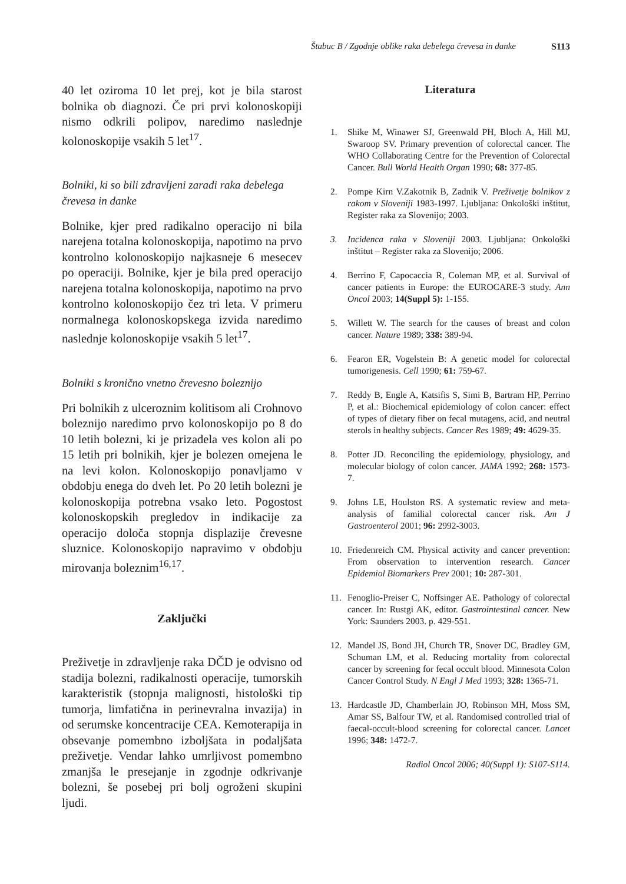Štabuc B / Zgodnje oblike raka debelega črevesa in danke S113
40 let oziroma 10 let prej, kot je bila starost bolnika ob diagnozi. Če pri prvi kolonoskopiji nismo odkrili polipov, naredimo naslednje kolonoskopije vsakih 5 let<sup>17</sup>.
Bolniki, ki so bili zdravljeni zaradi raka debelega črevesa in danke
Bolnike, kjer pred radikalno operacijo ni bila narejena totalna kolonoskopija, napotimo na prvo kontrolno kolonoskopijo najkasneje 6 mesecev po operaciji. Bolnike, kjer je bila pred operacijo narejena totalna kolonoskopija, napotimo na prvo kontrolno kolonoskopijo čez tri leta. V primeru normalnega kolonoskopskega izvida naredimo naslednje kolonoskopije vsakih 5 let<sup>17</sup>.
Bolniki s kronično vnetno črevesno boleznijo
Pri bolnikih z ulceroznim kolitisom ali Crohnovo boleznijo naredimo prvo kolonoskopijo po 8 do 10 letih bolezni, ki je prizadela ves kolon ali po 15 letih pri bolnikih, kjer je bolezen omejena le na levi kolon. Kolonoskopijo ponavljamo v obdobju enega do dveh let. Po 20 letih bolezni je kolonoskopija potrebna vsako leto. Pogostost kolonoskopskih pregledov in indikacije za operacijo določa stopnja displazije črevesne sluznice. Kolonoskopijo napravimo v obdobju mirovanja boleznim<sup>16,17</sup>.
Zaključki
Preživetje in zdravljenje raka DČD je odvisno od stadija bolezni, radikalnosti operacije, tumorskih karakteristik (stopnja malignosti, histološki tip tumorja, limfatična in perinevralna invazija) in od serumske koncentracije CEA. Kemoterapija in obsevanje pomembno izboljšata in podaljšata preživetje. Vendar lahko umrljivost pomembno zmanjša le presejanje in zgodnje odkrivanje bolezni, še posebej pri bolj ogroženi skupini ljudi.
Literatura
1. Shike M, Winawer SJ, Greenwald PH, Bloch A, Hill MJ, Swaroop SV. Primary prevention of colorectal cancer. The WHO Collaborating Centre for the Prevention of Colorectal Cancer. Bull World Health Organ 1990; 68: 377-85.
2. Pompe Kirn V.Zakotnik B, Zadnik V. Preživetje bolnikov z rakom v Sloveniji 1983-1997. Ljubljana: Onkološki inštitut, Register raka za Slovenijo; 2003.
3. Incidenca raka v Sloveniji 2003. Ljubljana: Onkološki inštitut – Register raka za Slovenijo; 2006.
4. Berrino F, Capocaccia R, Coleman MP, et al. Survival of cancer patients in Europe: the EUROCARE-3 study. Ann Oncol 2003; 14(Suppl 5): 1-155.
5. Willett W. The search for the causes of breast and colon cancer. Nature 1989; 338: 389-94.
6. Fearon ER, Vogelstein B: A genetic model for colorectal tumorigenesis. Cell 1990; 61: 759-67.
7. Reddy B, Engle A, Katsifis S, Simi B, Bartram HP, Perrino P, et al.: Biochemical epidemiology of colon cancer: effect of types of dietary fiber on fecal mutagens, acid, and neutral sterols in healthy subjects. Cancer Res 1989; 49: 4629-35.
8. Potter JD. Reconciling the epidemiology, physiology, and molecular biology of colon cancer. JAMA 1992; 268: 1573-7.
9. Johns LE, Houlston RS. A systematic review and meta-analysis of familial colorectal cancer risk. Am J Gastroenterol 2001; 96: 2992-3003.
10. Friedenreich CM. Physical activity and cancer prevention: From observation to intervention research. Cancer Epidemiol Biomarkers Prev 2001; 10: 287-301.
11. Fenoglio-Preiser C, Noffsinger AE. Pathology of colorectal cancer. In: Rustgi AK, editor. Gastrointestinal cancer. New York: Saunders 2003. p. 429-551.
12. Mandel JS, Bond JH, Church TR, Snover DC, Bradley GM, Schuman LM, et al. Reducing mortality from colorectal cancer by screening for fecal occult blood. Minnesota Colon Cancer Control Study. N Engl J Med 1993; 328: 1365-71.
13. Hardcastle JD, Chamberlain JO, Robinson MH, Moss SM, Amar SS, Balfour TW, et al. Randomised controlled trial of faecal-occult-blood screening for colorectal cancer. Lancet 1996; 348: 1472-7.
Radiol Oncol 2006; 40(Suppl 1): S107-S114.